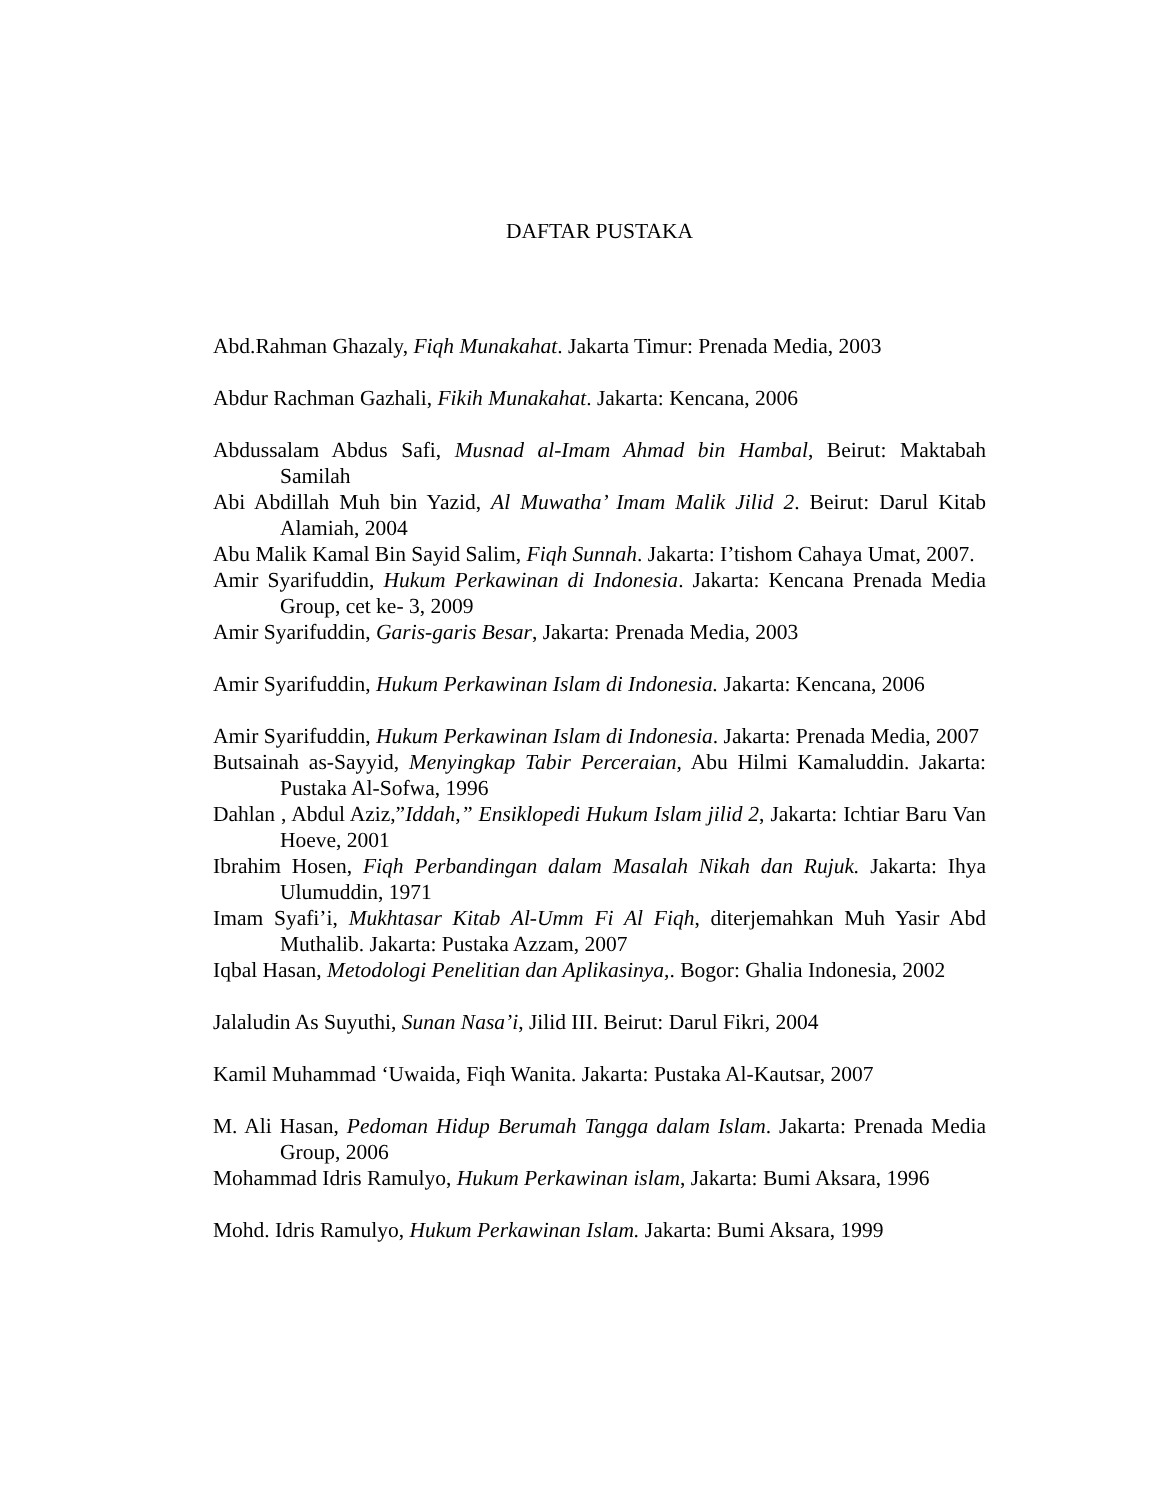DAFTAR PUSTAKA
Abd.Rahman Ghazaly, Fiqh Munakahat. Jakarta Timur: Prenada Media, 2003
Abdur Rachman Gazhali, Fikih Munakahat. Jakarta: Kencana, 2006
Abdussalam Abdus Safi, Musnad al-Imam Ahmad bin Hambal, Beirut: Maktabah Samilah
Abi Abdillah Muh bin Yazid, Al Muwatha’ Imam Malik Jilid 2. Beirut: Darul Kitab Alamiah, 2004
Abu Malik Kamal Bin Sayid Salim, Fiqh Sunnah. Jakarta: I’tishom Cahaya Umat, 2007.
Amir Syarifuddin, Hukum Perkawinan di Indonesia. Jakarta: Kencana Prenada Media Group, cet ke- 3, 2009
Amir Syarifuddin, Garis-garis Besar, Jakarta: Prenada Media, 2003
Amir Syarifuddin, Hukum Perkawinan Islam di Indonesia. Jakarta: Kencana, 2006
Amir Syarifuddin, Hukum Perkawinan Islam di Indonesia. Jakarta: Prenada Media, 2007
Butsainah as-Sayyid, Menyingkap Tabir Perceraian, Abu Hilmi Kamaluddin. Jakarta: Pustaka Al-Sofwa, 1996
Dahlan , Abdul Aziz,”Iddah,” Ensiklopedi Hukum Islam jilid 2, Jakarta: Ichtiar Baru Van Hoeve, 2001
Ibrahim Hosen, Fiqh Perbandingan dalam Masalah Nikah dan Rujuk. Jakarta: Ihya Ulumuddin, 1971
Imam Syafi’i, Mukhtasar Kitab Al-Umm Fi Al Fiqh, diterjemahkan Muh Yasir Abd Muthalib. Jakarta: Pustaka Azzam, 2007
Iqbal Hasan, Metodologi Penelitian dan Aplikasinya,. Bogor: Ghalia Indonesia, 2002
Jalaludin As Suyuthi, Sunan Nasa’i, Jilid III. Beirut: Darul Fikri, 2004
Kamil Muhammad ‘Uwaida, Fiqh Wanita. Jakarta: Pustaka Al-Kautsar, 2007
M. Ali Hasan, Pedoman Hidup Berumah Tangga dalam Islam. Jakarta: Prenada Media Group, 2006
Mohammad Idris Ramulyo, Hukum Perkawinan islam, Jakarta: Bumi Aksara, 1996
Mohd. Idris Ramulyo, Hukum Perkawinan Islam. Jakarta: Bumi Aksara, 1999